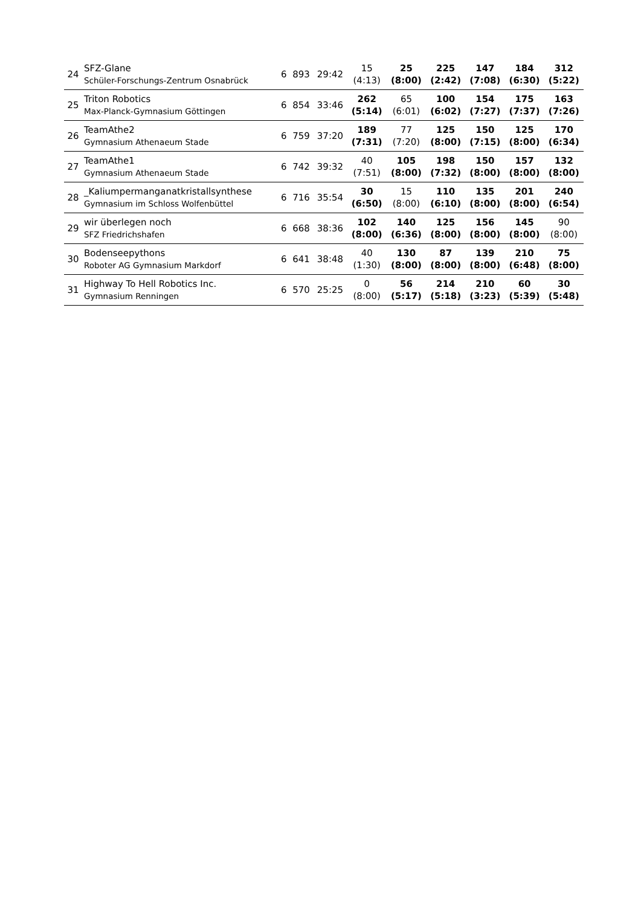| 24 | SFZ-Glane Schüler-Forschungs-Zentrum Osnabrück | 6 | 893 | 29:42 | 15 (4:13) | 25 (8:00) | 225 (2:42) | 147 (7:08) | 184 (6:30) | 312 (5:22) |
| 25 | Triton Robotics Max-Planck-Gymnasium Göttingen | 6 | 854 | 33:46 | 262 (5:14) | 65 (6:01) | 100 (6:02) | 154 (7:27) | 175 (7:37) | 163 (7:26) |
| 26 | TeamAthe2 Gymnasium Athenaeum Stade | 6 | 759 | 37:20 | 189 (7:31) | 77 (7:20) | 125 (8:00) | 150 (7:15) | 125 (8:00) | 170 (6:34) |
| 27 | TeamAthe1 Gymnasium Athenaeum Stade | 6 | 742 | 39:32 | 40 (7:51) | 105 (8:00) | 198 (7:32) | 150 (8:00) | 157 (8:00) | 132 (8:00) |
| 28 | _Kaliumpermanganatkristallsynthese Gymnasium im Schloss Wolfenbüttel | 6 | 716 | 35:54 | 30 (6:50) | 15 (8:00) | 110 (6:10) | 135 (8:00) | 201 (8:00) | 240 (6:54) |
| 29 | wir überlegen noch SFZ Friedrichshafen | 6 | 668 | 38:36 | 102 (8:00) | 140 (6:36) | 125 (8:00) | 156 (8:00) | 145 (8:00) | 90 (8:00) |
| 30 | Bodenseepythons Roboter AG Gymnasium Markdorf | 6 | 641 | 38:48 | 40 (1:30) | 130 (8:00) | 87 (8:00) | 139 (8:00) | 210 (6:48) | 75 (8:00) |
| 31 | Highway To Hell Robotics Inc. Gymnasium Renningen | 6 | 570 | 25:25 | 0 (8:00) | 56 (5:17) | 214 (5:18) | 210 (3:23) | 60 (5:39) | 30 (5:48) |